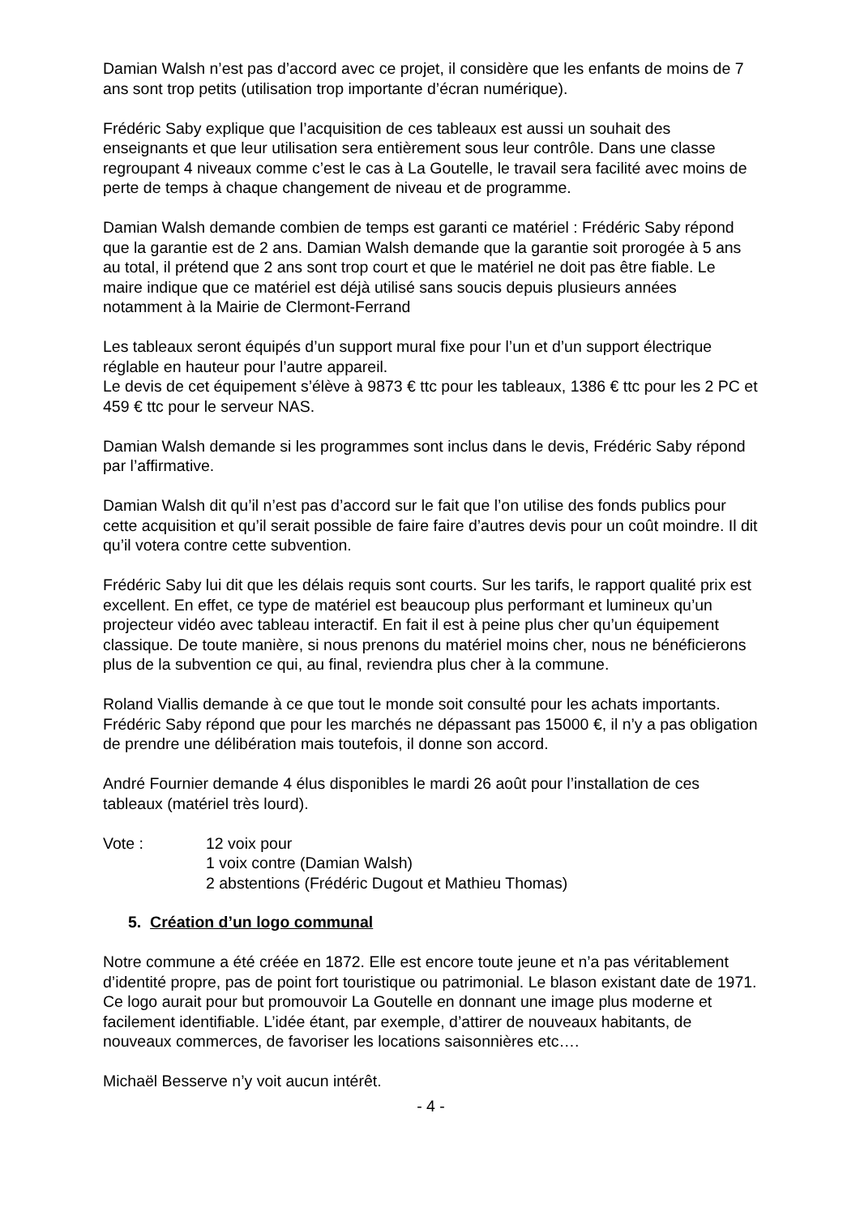Damian Walsh n’est pas d’accord avec ce projet, il considère que les enfants de moins de 7 ans sont trop petits (utilisation trop importante d’écran numérique).
Frédéric Saby explique que l’acquisition de ces tableaux est aussi un souhait des enseignants et que leur utilisation sera entièrement sous leur contrôle. Dans une classe regroupant 4 niveaux comme c’est le cas à La Goutelle, le travail sera facilité avec moins de perte de temps à chaque changement de niveau et de programme.
Damian Walsh demande combien de temps est garanti ce matériel : Frédéric Saby répond que la garantie est de 2 ans. Damian Walsh demande que la garantie soit prorogée à 5 ans au total, il prétend que 2 ans sont trop court et que le matériel ne doit pas être fiable. Le maire indique que ce matériel est déjà utilisé sans soucis depuis plusieurs années notamment à la Mairie de Clermont-Ferrand
Les tableaux seront équipés d’un support mural fixe pour l’un et d’un support électrique réglable en hauteur pour l’autre appareil.
Le devis de cet équipement s’élève à 9873 € ttc pour les tableaux, 1386 € ttc pour les 2 PC et 459 € ttc pour le serveur NAS.
Damian Walsh demande si les programmes sont inclus dans le devis, Frédéric Saby répond par l’affirmative.
Damian Walsh dit qu’il n’est pas d’accord sur le fait que l’on utilise des fonds publics pour cette acquisition et qu’il serait possible de faire faire d’autres devis pour un coût moindre. Il dit qu’il votera contre cette subvention.
Frédéric Saby lui dit que les délais requis sont courts. Sur les tarifs, le rapport qualité prix est excellent. En effet, ce type de matériel est beaucoup plus performant et lumineux qu’un projecteur vidéo avec tableau interactif. En fait il est à peine plus cher qu’un équipement classique. De toute manière, si nous prenons du matériel moins cher, nous ne bénéficierons plus de la subvention ce qui, au final, reviendra plus cher à la commune.
Roland Viallis demande à ce que tout le monde soit consulté pour les achats importants. Frédéric Saby répond que pour les marchés ne dépassant pas 15000 €, il n’y a pas obligation de prendre une délibération mais toutefois, il donne son accord.
André Fournier demande 4 élus disponibles le mardi 26 août pour l’installation de ces tableaux (matériel très lourd).
Vote :
12 voix pour
1 voix contre (Damian Walsh)
2 abstentions (Frédéric Dugout et Mathieu Thomas)
5. Création d’un logo communal
Notre commune a été créée en 1872. Elle est encore toute jeune et n’a pas véritablement d’identité propre, pas de point fort touristique ou patrimonial. Le blason existant date de 1971. Ce logo aurait pour but promouvoir La Goutelle en donnant une image plus moderne et facilement identifiable. L’idée étant, par exemple, d’attirer de nouveaux habitants, de nouveaux commerces, de favoriser les locations saisonnières etc….
Michaël Besserve n’y voit aucun intérêt.
- 4 -